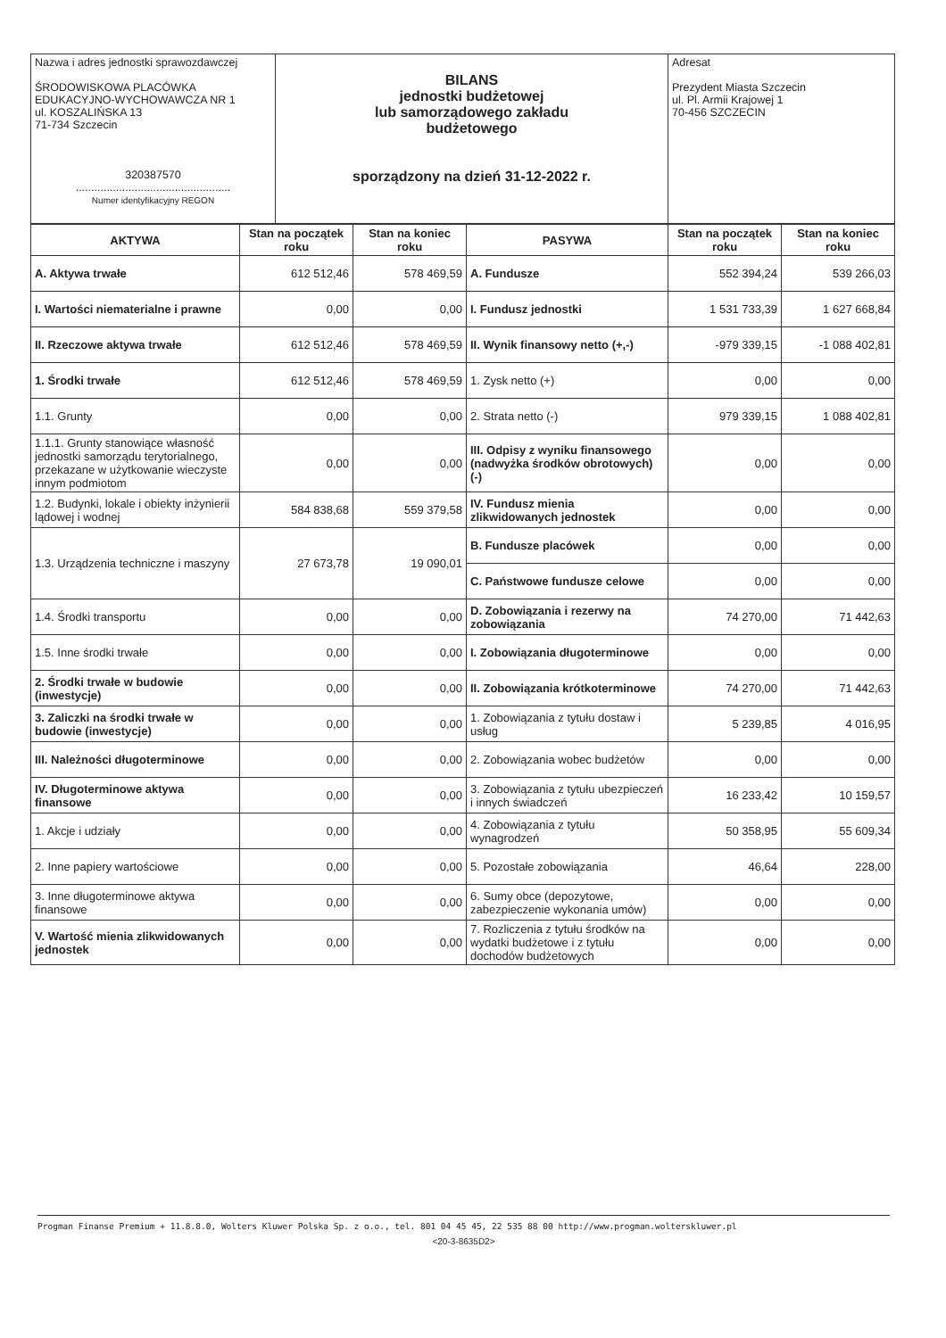| Nazwa i adres jednostki sprawozdawczej ŚRODOWISKOWA PLACÓWKA EDUKACYJNO-WYCHOWAWCZA NR 1 ul. KOSZALIŃSKA 13 71-734 Szczecin 320387570 .................................................. Numer identyfikacyjny REGON | BILANS jednostki budżetowej lub samorządowego zakładu budżetowego sporządzony na dzień 31-12-2022 r. | Adresat Prezydent Miasta Szczecin ul. Pl. Armii Krajowej 1 70-456 SZCZECIN |
| AKTYWA | Stan na początek roku | Stan na koniec roku | PASYWA | Stan na początek roku | Stan na koniec roku |
| --- | --- | --- | --- | --- | --- |
| A. Aktywa trwałe | 612 512,46 | 578 469,59 | A. Fundusze | 552 394,24 | 539 266,03 |
| I. Wartości niematerialne i prawne | 0,00 | 0,00 | I. Fundusz jednostki | 1 531 733,39 | 1 627 668,84 |
| II. Rzeczowe aktywa trwałe | 612 512,46 | 578 469,59 | II. Wynik finansowy netto (+,-) | -979 339,15 | -1 088 402,81 |
| 1. Środki trwałe | 612 512,46 | 578 469,59 | 1. Zysk netto (+) | 0,00 | 0,00 |
| 1.1. Grunty | 0,00 | 0,00 | 2. Strata netto (-) | 979 339,15 | 1 088 402,81 |
| 1.1.1. Grunty stanowiące własność jednostki samorządu terytorialnego, przekazane w użytkowanie wieczyste innym podmiotom | 0,00 | 0,00 | III. Odpisy z wyniku finansowego (nadwyżka środków obrotowych) (-) | 0,00 | 0,00 |
| 1.2. Budynki, lokale i obiekty inżynierii lądowej i wodnej | 584 838,68 | 559 379,58 | IV. Fundusz mienia zlikwidowanych jednostek | 0,00 | 0,00 |
| 1.3. Urządzenia techniczne i maszyny | 27 673,78 | 19 090,01 | B. Fundusze placówek | 0,00 | 0,00 |
| | | | C. Państwowe fundusze celowe | 0,00 | 0,00 |
| 1.4. Środki transportu | 0,00 | 0,00 | D. Zobowiązania i rezerwy na zobowiązania | 74 270,00 | 71 442,63 |
| 1.5. Inne środki trwałe | 0,00 | 0,00 | I. Zobowiązania długoterminowe | 0,00 | 0,00 |
| 2. Środki trwałe w budowie (inwestycje) | 0,00 | 0,00 | II. Zobowiązania krótkoterminowe | 74 270,00 | 71 442,63 |
| 3. Zaliczki na środki trwałe w budowie (inwestycje) | 0,00 | 0,00 | 1. Zobowiązania z tytułu dostaw i usług | 5 239,85 | 4 016,95 |
| III. Należności długoterminowe | 0,00 | 0,00 | 2. Zobowiązania wobec budżetów | 0,00 | 0,00 |
| IV. Długoterminowe aktywa finansowe | 0,00 | 0,00 | 3. Zobowiązania z tytułu ubezpieczeń i innych świadczeń | 16 233,42 | 10 159,57 |
| 1. Akcje i udziały | 0,00 | 0,00 | 4. Zobowiązania z tytułu wynagrodzeń | 50 358,95 | 55 609,34 |
| 2. Inne papiery wartościowe | 0,00 | 0,00 | 5. Pozostałe zobowiązania | 46,64 | 228,00 |
| 3. Inne długoterminowe aktywa finansowe | 0,00 | 0,00 | 6. Sumy obce (depozytowe, zabezpieczenie wykonania umów) | 0,00 | 0,00 |
| V. Wartość mienia zlikwidowanych jednostek | 0,00 | 0,00 | 7. Rozliczenia z tytułu środków na wydatki budżetowe i z tytułu dochodów budżetowych | 0,00 | 0,00 |
Progman Finanse Premium + 11.8.8.0, Wolters Kluwer Polska Sp. z o.o., tel. 801 04 45 45, 22 535 88 00 http://www.progman.wolterskluwer.pl
<20-3-8635D2>